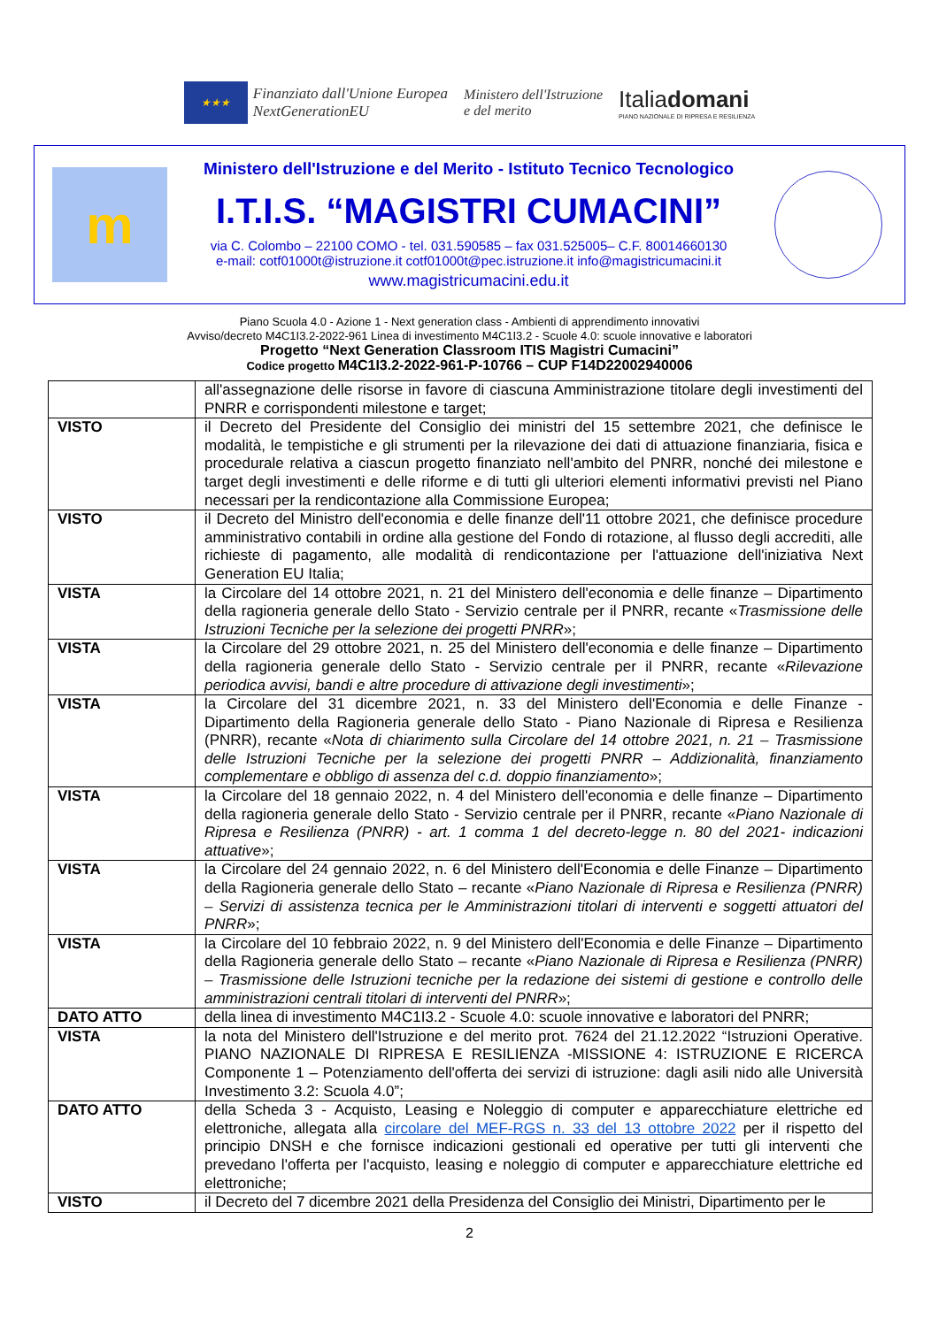★★★
Finanziato dall'Unione Europea
NextGenerationEU
Ministero dell'Istruzione
e del merito
Italiadomani
PIANO NAZIONALE DI RIPRESA E RESILIENZA
m
Ministero dell'Istruzione e del Merito - Istituto Tecnico Tecnologico
I.T.I.S. “MAGISTRI CUMACINI”
via C. Colombo – 22100 COMO - tel. 031.590585 – fax 031.525005– C.F. 80014660130
e-mail: cotf01000t@istruzione.it cotf01000t@pec.istruzione.it info@magistricumacini.it
www.magistricumacini.edu.it
Piano Scuola 4.0 - Azione 1 - Next generation class - Ambienti di apprendimento innovativi
Avviso/decreto M4C1I3.2-2022-961 Linea di investimento M4C1I3.2 - Scuole 4.0: scuole innovative e laboratori
Progetto “Next Generation Classroom ITIS Magistri Cumacini”
Codice progetto M4C1I3.2-2022-961-P-10766 – CUP F14D22002940006
| | all'assegnazione delle risorse in favore di ciascuna Amministrazione titolare degli investimenti del PNRR e corrispondenti milestone e target; |
| VISTO | il Decreto del Presidente del Consiglio dei ministri del 15 settembre 2021, che definisce le modalità, le tempistiche e gli strumenti per la rilevazione dei dati di attuazione finanziaria, fisica e procedurale relativa a ciascun progetto finanziato nell'ambito del PNRR, nonché dei milestone e target degli investimenti e delle riforme e di tutti gli ulteriori elementi informativi previsti nel Piano necessari per la rendicontazione alla Commissione Europea; |
| VISTO | il Decreto del Ministro dell'economia e delle finanze dell'11 ottobre 2021, che definisce procedure amministrativo contabili in ordine alla gestione del Fondo di rotazione, al flusso degli accrediti, alle richieste di pagamento, alle modalità di rendicontazione per l'attuazione dell'iniziativa Next Generation EU Italia; |
| VISTA | la Circolare del 14 ottobre 2021, n. 21 del Ministero dell'economia e delle finanze – Dipartimento della ragioneria generale dello Stato - Servizio centrale per il PNRR, recante « Trasmissione delle Istruzioni Tecniche per la selezione dei progetti PNRR »; |
| VISTA | la Circolare del 29 ottobre 2021, n. 25 del Ministero dell'economia e delle finanze – Dipartimento della ragioneria generale dello Stato - Servizio centrale per il PNRR, recante « Rilevazione periodica avvisi, bandi e altre procedure di attivazione degli investimenti »; |
| VISTA | la Circolare del 31 dicembre 2021, n. 33 del Ministero dell'Economia e delle Finanze - Dipartimento della Ragioneria generale dello Stato - Piano Nazionale di Ripresa e Resilienza (PNRR), recante « Nota di chiarimento sulla Circolare del 14 ottobre 2021, n. 21 – Trasmissione delle Istruzioni Tecniche per la selezione dei progetti PNRR – Addizionalità, finanziamento complementare e obbligo di assenza del c.d. doppio finanziamento »; |
| VISTA | la Circolare del 18 gennaio 2022, n. 4 del Ministero dell'economia e delle finanze – Dipartimento della ragioneria generale dello Stato - Servizio centrale per il PNRR, recante « Piano Nazionale di Ripresa e Resilienza (PNRR) - art. 1 comma 1 del decreto-legge n. 80 del 2021- indicazioni attuative »; |
| VISTA | la Circolare del 24 gennaio 2022, n. 6 del Ministero dell'Economia e delle Finanze – Dipartimento della Ragioneria generale dello Stato – recante « Piano Nazionale di Ripresa e Resilienza (PNRR) – Servizi di assistenza tecnica per le Amministrazioni titolari di interventi e soggetti attuatori del PNRR »; |
| VISTA | la Circolare del 10 febbraio 2022, n. 9 del Ministero dell'Economia e delle Finanze – Dipartimento della Ragioneria generale dello Stato – recante « Piano Nazionale di Ripresa e Resilienza (PNRR) – Trasmissione delle Istruzioni tecniche per la redazione dei sistemi di gestione e controllo delle amministrazioni centrali titolari di interventi del PNRR »; |
| DATO ATTO | della linea di investimento M4C1I3.2 - Scuole 4.0: scuole innovative e laboratori del PNRR; |
| VISTA | la nota del Ministero dell'Istruzione e del merito prot. 7624 del 21.12.2022 “Istruzioni Operative. PIANO NAZIONALE DI RIPRESA E RESILIENZA -MISSIONE 4: ISTRUZIONE E RICERCA Componente 1 – Potenziamento dell'offerta dei servizi di istruzione: dagli asili nido alle Università Investimento 3.2: Scuola 4.0”; |
| DATO ATTO | della Scheda 3 - Acquisto, Leasing e Noleggio di computer e apparecchiature elettriche ed elettroniche, allegata alla circolare del MEF-RGS n. 33 del 13 ottobre 2022 per il rispetto del principio DNSH e che fornisce indicazioni gestionali ed operative per tutti gli interventi che prevedano l'offerta per l'acquisto, leasing e noleggio di computer e apparecchiature elettriche ed elettroniche; |
| VISTO | il Decreto del 7 dicembre 2021 della Presidenza del Consiglio dei Ministri, Dipartimento per le |
2